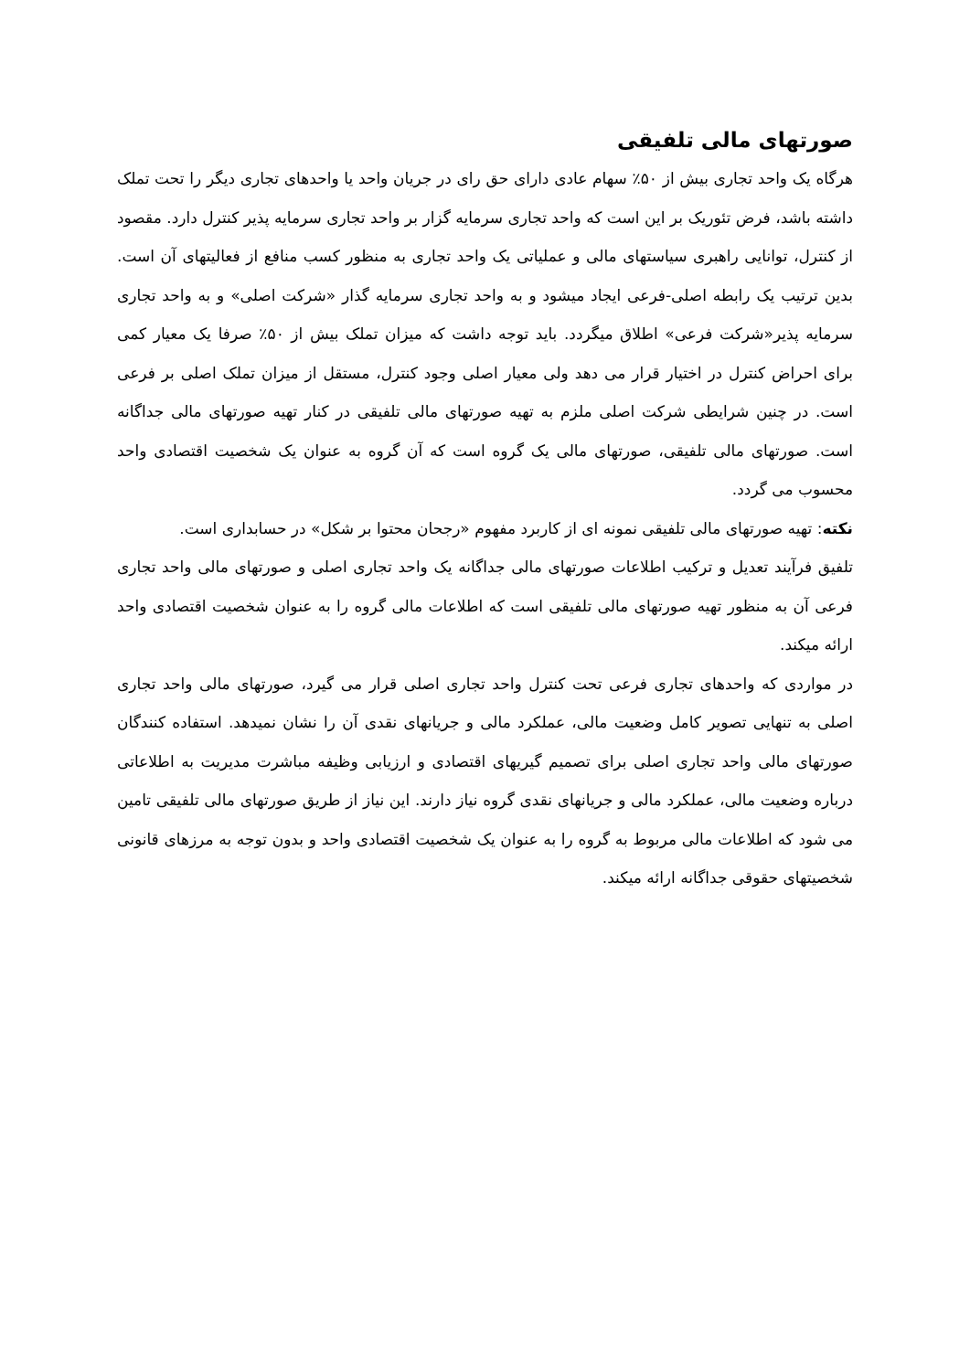صورتهای مالی تلفیقی
هرگاه یک واحد تجاری بیش از ۵۰٪ سهام عادی دارای حق رای در جریان واحد یا واحدهای تجاری دیگر را تحت تملک داشته باشد، فرض تئوریک بر این است که واحد تجاری سرمایه گزار بر واحد تجاری سرمایه پذیر کنترل دارد. مقصود از کنترل، توانایی راهبری سیاستهای مالی و عملیاتی یک واحد تجاری به منظور کسب منافع از فعالیتهای آن است. بدین ترتیب یک رابطه اصلی-فرعی ایجاد میشود و به واحد تجاری سرمایه گذار «شرکت اصلی» و به واحد تجاری سرمایه پذیر«شرکت فرعی» اطلاق میگردد. باید توجه داشت که میزان تملک بیش از ۵۰٪ صرفا یک معیار کمی برای احراض کنترل در اختیار قرار می دهد ولی معیار اصلی وجود کنترل، مستقل از میزان تملک اصلی بر فرعی است. در چنین شرایطی شرکت اصلی ملزم به تهیه صورتهای مالی تلفیقی در کنار تهیه صورتهای مالی جداگانه است. صورتهای مالی تلفیقی، صورتهای مالی یک گروه است که آن گروه به عنوان یک شخصیت اقتصادی واحد محسوب می گردد.
نکته: تهیه صورتهای مالی تلفیقی نمونه ای از کاربرد مفهوم «رجحان محتوا بر شکل» در حسابداری است.
تلفیق فرآیند تعدیل و ترکیب اطلاعات صورتهای مالی جداگانه یک واحد تجاری اصلی و صورتهای مالی واحد تجاری فرعی آن به منظور تهیه صورتهای مالی تلفیقی است که اطلاعات مالی گروه را به عنوان شخصیت اقتصادی واحد ارائه میکند.
در مواردی که واحدهای تجاری فرعی تحت کنترل واحد تجاری اصلی قرار می گیرد، صورتهای مالی واحد تجاری اصلی به تنهایی تصویر کامل وضعیت مالی، عملکرد مالی و جریانهای نقدی آن را نشان نمیدهد. استفاده کنندگان صورتهای مالی واحد تجاری اصلی برای تصمیم گیریهای اقتصادی و ارزیابی وظیفه مباشرت مدیریت به اطلاعاتی درباره وضعیت مالی، عملکرد مالی و جریانهای نقدی گروه نیاز دارند. این نیاز از طریق صورتهای مالی تلفیقی تامین می شود که اطلاعات مالی مربوط به گروه را به عنوان یک شخصیت اقتصادی واحد و بدون توجه به مرزهای قانونی شخصیتهای حقوقی جداگانه ارائه میکند.